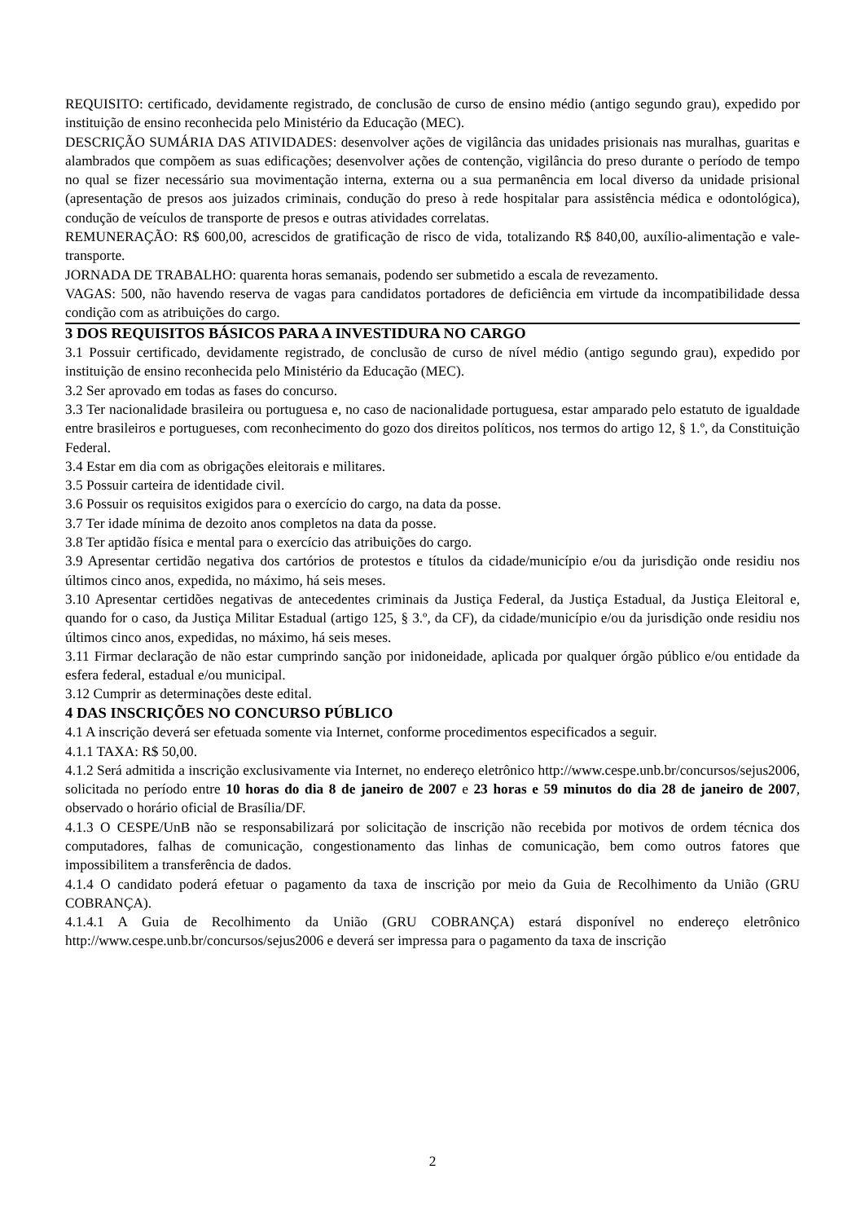REQUISITO: certificado, devidamente registrado, de conclusão de curso de ensino médio (antigo segundo grau), expedido por instituição de ensino reconhecida pelo Ministério da Educação (MEC).
DESCRIÇÃO SUMÁRIA DAS ATIVIDADES: desenvolver ações de vigilância das unidades prisionais nas muralhas, guaritas e alambrados que compõem as suas edificações; desenvolver ações de contenção, vigilância do preso durante o período de tempo no qual se fizer necessário sua movimentação interna, externa ou a sua permanência em local diverso da unidade prisional (apresentação de presos aos juizados criminais, condução do preso à rede hospitalar para assistência médica e odontológica), condução de veículos de transporte de presos e outras atividades correlatas.
REMUNERAÇÃO: R$ 600,00, acrescidos de gratificação de risco de vida, totalizando R$ 840,00, auxílio-alimentação e vale-transporte.
JORNADA DE TRABALHO: quarenta horas semanais, podendo ser submetido a escala de revezamento.
VAGAS: 500, não havendo reserva de vagas para candidatos portadores de deficiência em virtude da incompatibilidade dessa condição com as atribuições do cargo.
3 DOS REQUISITOS BÁSICOS PARA A INVESTIDURA NO CARGO
3.1 Possuir certificado, devidamente registrado, de conclusão de curso de nível médio (antigo segundo grau), expedido por instituição de ensino reconhecida pelo Ministério da Educação (MEC).
3.2 Ser aprovado em todas as fases do concurso.
3.3 Ter nacionalidade brasileira ou portuguesa e, no caso de nacionalidade portuguesa, estar amparado pelo estatuto de igualdade entre brasileiros e portugueses, com reconhecimento do gozo dos direitos políticos, nos termos do artigo 12, § 1.º, da Constituição Federal.
3.4 Estar em dia com as obrigações eleitorais e militares.
3.5 Possuir carteira de identidade civil.
3.6 Possuir os requisitos exigidos para o exercício do cargo, na data da posse.
3.7 Ter idade mínima de dezoito anos completos na data da posse.
3.8 Ter aptidão física e mental para o exercício das atribuições do cargo.
3.9 Apresentar certidão negativa dos cartórios de protestos e títulos da cidade/município e/ou da jurisdição onde residiu nos últimos cinco anos, expedida, no máximo, há seis meses.
3.10 Apresentar certidões negativas de antecedentes criminais da Justiça Federal, da Justiça Estadual, da Justiça Eleitoral e, quando for o caso, da Justiça Militar Estadual (artigo 125, § 3.º, da CF), da cidade/município e/ou da jurisdição onde residiu nos últimos cinco anos, expedidas, no máximo, há seis meses.
3.11 Firmar declaração de não estar cumprindo sanção por inidoneidade, aplicada por qualquer órgão público e/ou entidade da esfera federal, estadual e/ou municipal.
3.12 Cumprir as determinações deste edital.
4 DAS INSCRIÇÕES NO CONCURSO PÚBLICO
4.1 A inscrição deverá ser efetuada somente via Internet, conforme procedimentos especificados a seguir.
4.1.1 TAXA: R$ 50,00.
4.1.2 Será admitida a inscrição exclusivamente via Internet, no endereço eletrônico http://www.cespe.unb.br/concursos/sejus2006, solicitada no período entre 10 horas do dia 8 de janeiro de 2007 e 23 horas e 59 minutos do dia 28 de janeiro de 2007, observado o horário oficial de Brasília/DF.
4.1.3 O CESPE/UnB não se responsabilizará por solicitação de inscrição não recebida por motivos de ordem técnica dos computadores, falhas de comunicação, congestionamento das linhas de comunicação, bem como outros fatores que impossibilitem a transferência de dados.
4.1.4 O candidato poderá efetuar o pagamento da taxa de inscrição por meio da Guia de Recolhimento da União (GRU COBRANÇA).
4.1.4.1 A Guia de Recolhimento da União (GRU COBRANÇA) estará disponível no endereço eletrônico http://www.cespe.unb.br/concursos/sejus2006 e deverá ser impressa para o pagamento da taxa de inscrição
2